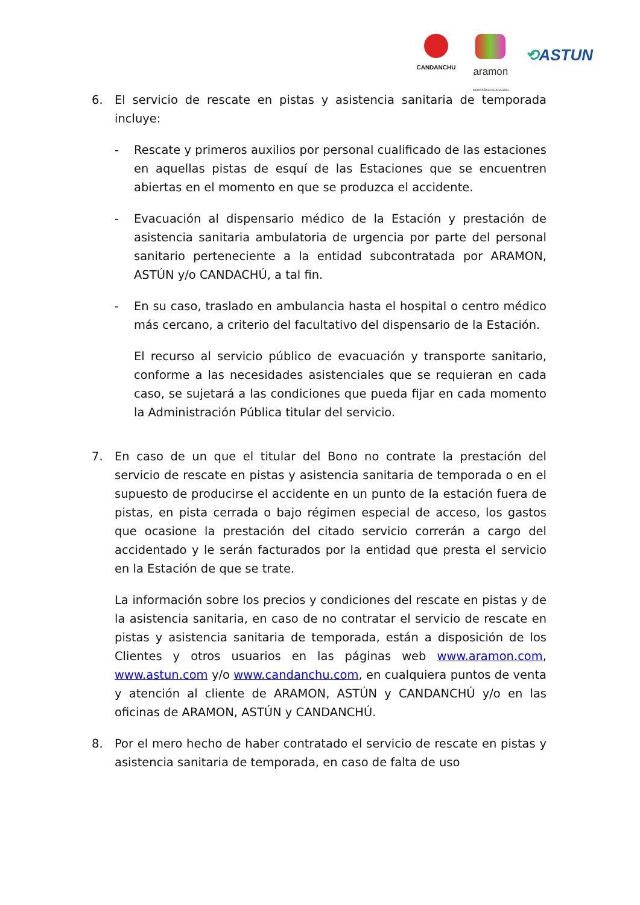CANDANCHU
aramon
MONTAÑAS DE ARAGÓN
⟲ASTUN
6. El servicio de rescate en pistas y asistencia sanitaria de temporada incluye:
- Rescate y primeros auxilios por personal cualificado de las estaciones en aquellas pistas de esquí de las Estaciones que se encuentren abiertas en el momento en que se produzca el accidente.
- Evacuación al dispensario médico de la Estación y prestación de asistencia sanitaria ambulatoria de urgencia por parte del personal sanitario perteneciente a la entidad subcontratada por ARAMON, ASTÚN y/o CANDACHÚ, a tal fin.
- En su caso, traslado en ambulancia hasta el hospital o centro médico más cercano, a criterio del facultativo del dispensario de la Estación.
El recurso al servicio público de evacuación y transporte sanitario, conforme a las necesidades asistenciales que se requieran en cada caso, se sujetará a las condiciones que pueda fijar en cada momento la Administración Pública titular del servicio.
7. En caso de un que el titular del Bono no contrate la prestación del servicio de rescate en pistas y asistencia sanitaria de temporada o en el supuesto de producirse el accidente en un punto de la estación fuera de pistas, en pista cerrada o bajo régimen especial de acceso, los gastos que ocasione la prestación del citado servicio correrán a cargo del accidentado y le serán facturados por la entidad que presta el servicio en la Estación de que se trate.
La información sobre los precios y condiciones del rescate en pistas y de la asistencia sanitaria, en caso de no contratar el servicio de rescate en pistas y asistencia sanitaria de temporada, están a disposición de los Clientes y otros usuarios en las páginas web www.aramon.com, www.astun.com y/o www.candanchu.com, en cualquiera puntos de venta y atención al cliente de ARAMON, ASTÚN y CANDANCHÚ y/o en las oficinas de ARAMON, ASTÚN y CANDANCHÚ.
8. Por el mero hecho de haber contratado el servicio de rescate en pistas y asistencia sanitaria de temporada, en caso de falta de uso